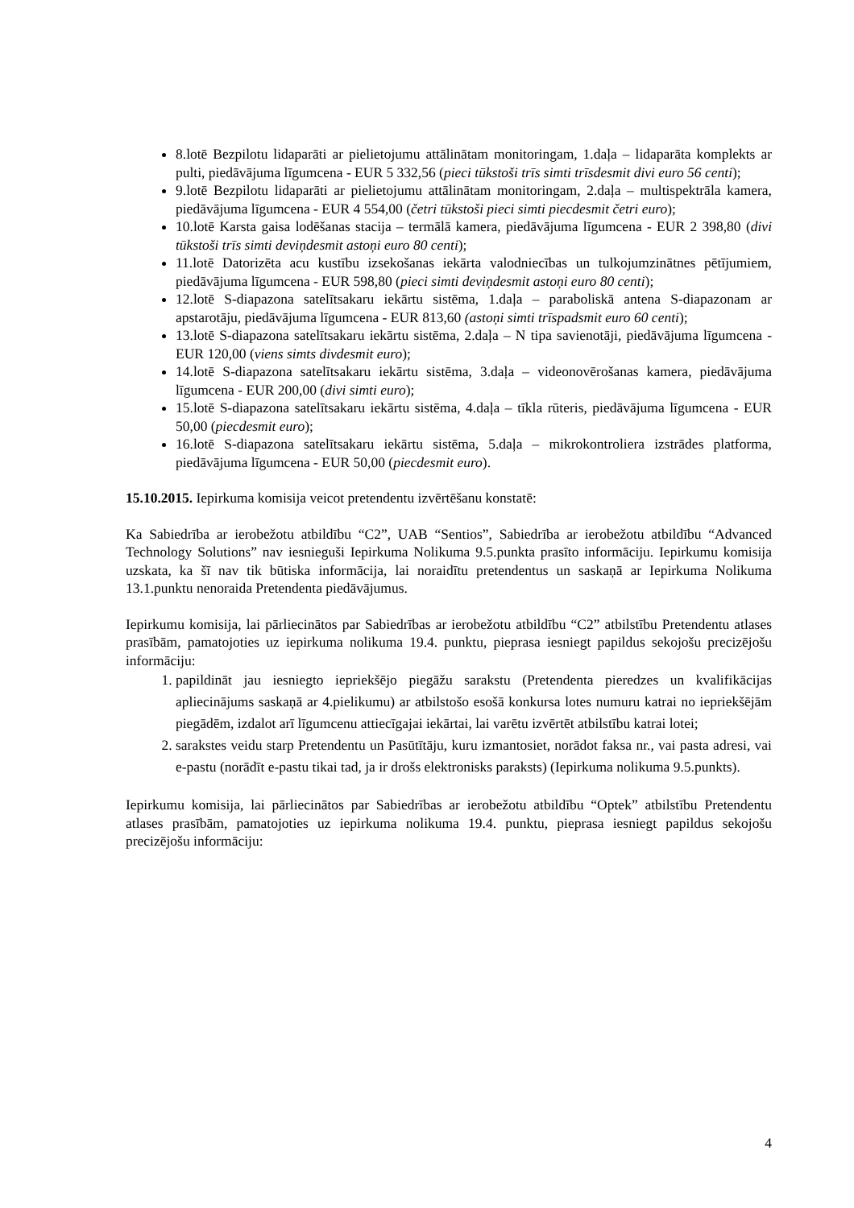8.lotē Bezpilotu lidaparāti ar pielietojumu attālinātam monitoringam, 1.daļa – lidaparāta komplekts ar pulti, piedāvājuma līgumcena - EUR 5 332,56 (pieci tūkstoši trīs simti trīsdesmit divi euro 56 centi);
9.lotē Bezpilotu lidaparāti ar pielietojumu attālinātam monitoringam, 2.daļa – multispektrāla kamera, piedāvājuma līgumcena - EUR 4 554,00 (četri tūkstoši pieci simti piecdesmit četri euro);
10.lotē Karsta gaisa lodēšanas stacija – termālā kamera, piedāvājuma līgumcena - EUR 2 398,80 (divi tūkstoši trīs simti deviņdesmit astoņi euro 80 centi);
11.lotē Datorizēta acu kustību izsekošanas iekārta valodniecības un tulkojumzinātnes pētījumiem, piedāvājuma līgumcena - EUR 598,80 (pieci simti deviņdesmit astoņi euro 80 centi);
12.lotē S-diapazona satelītsakaru iekārtu sistēma, 1.daļa – paraboliskā antena S-diapazonam ar apstarotāju, piedāvājuma līgumcena - EUR 813,60 (astoņi simti trīspadsmit euro 60 centi);
13.lotē S-diapazona satelītsakaru iekārtu sistēma, 2.daļa – N tipa savienotāji, piedāvājuma līgumcena - EUR 120,00 (viens simts divdesmit euro);
14.lotē S-diapazona satelītsakaru iekārtu sistēma, 3.daļa – videonovērošanas kamera, piedāvājuma līgumcena - EUR 200,00 (divi simti euro);
15.lotē S-diapazona satelītsakaru iekārtu sistēma, 4.daļa – tīkla rūteris, piedāvājuma līgumcena - EUR 50,00 (piecdesmit euro);
16.lotē S-diapazona satelītsakaru iekārtu sistēma, 5.daļa – mikrokontroliera izstrādes platforma, piedāvājuma līgumcena - EUR 50,00 (piecdesmit euro).
15.10.2015. Iepirkuma komisija veicot pretendentu izvērtēšanu konstatē:
Ka Sabiedrība ar ierobežotu atbildību “C2”, UAB “Sentios”, Sabiedrība ar ierobežotu atbildību “Advanced Technology Solutions” nav iesnieguši Iepirkuma Nolikuma 9.5.punkta prasīto informāciju. Iepirkumu komisija uzskata, ka šī nav tik būtiska informācija, lai noraidītu pretendentus un saskaņā ar Iepirkuma Nolikuma 13.1.punktu nenoraida Pretendenta piedāvājumus.
Iepirkumu komisija, lai pārliecinātos par Sabiedrības ar ierobežotu atbildību “C2” atbilstību Pretendentu atlases prasībām, pamatojoties uz iepirkuma nolikuma 19.4. punktu, pieprasa iesniegt papildus sekojošu precizējošu informāciju:
1. papildināt jau iesniegto iepriekšējo piegāžu sarakstu (Pretendenta pieredzes un kvalifikācijas apliecinājums saskaņā ar 4.pielikumu) ar atbilstošo esošā konkursa lotes numuru katrai no iepriekšējām piegādēm, izdalot arī līgumcenu attiecīgajai iekārtai, lai varētu izvērtēt atbilstību katrai lotei;
2. sarakstes veidu starp Pretendentu un Pasūtītāju, kuru izmantosiet, norādot faksa nr., vai pasta adresi, vai e-pastu (norādīt e-pastu tikai tad, ja ir drošs elektronisks paraksts) (Iepirkuma nolikuma 9.5.punkts).
Iepirkumu komisija, lai pārliecinātos par Sabiedrības ar ierobežotu atbildību “Optek” atbilstību Pretendentu atlases prasībām, pamatojoties uz iepirkuma nolikuma 19.4. punktu, pieprasa iesniegt papildus sekojošu precizējošu informāciju:
4